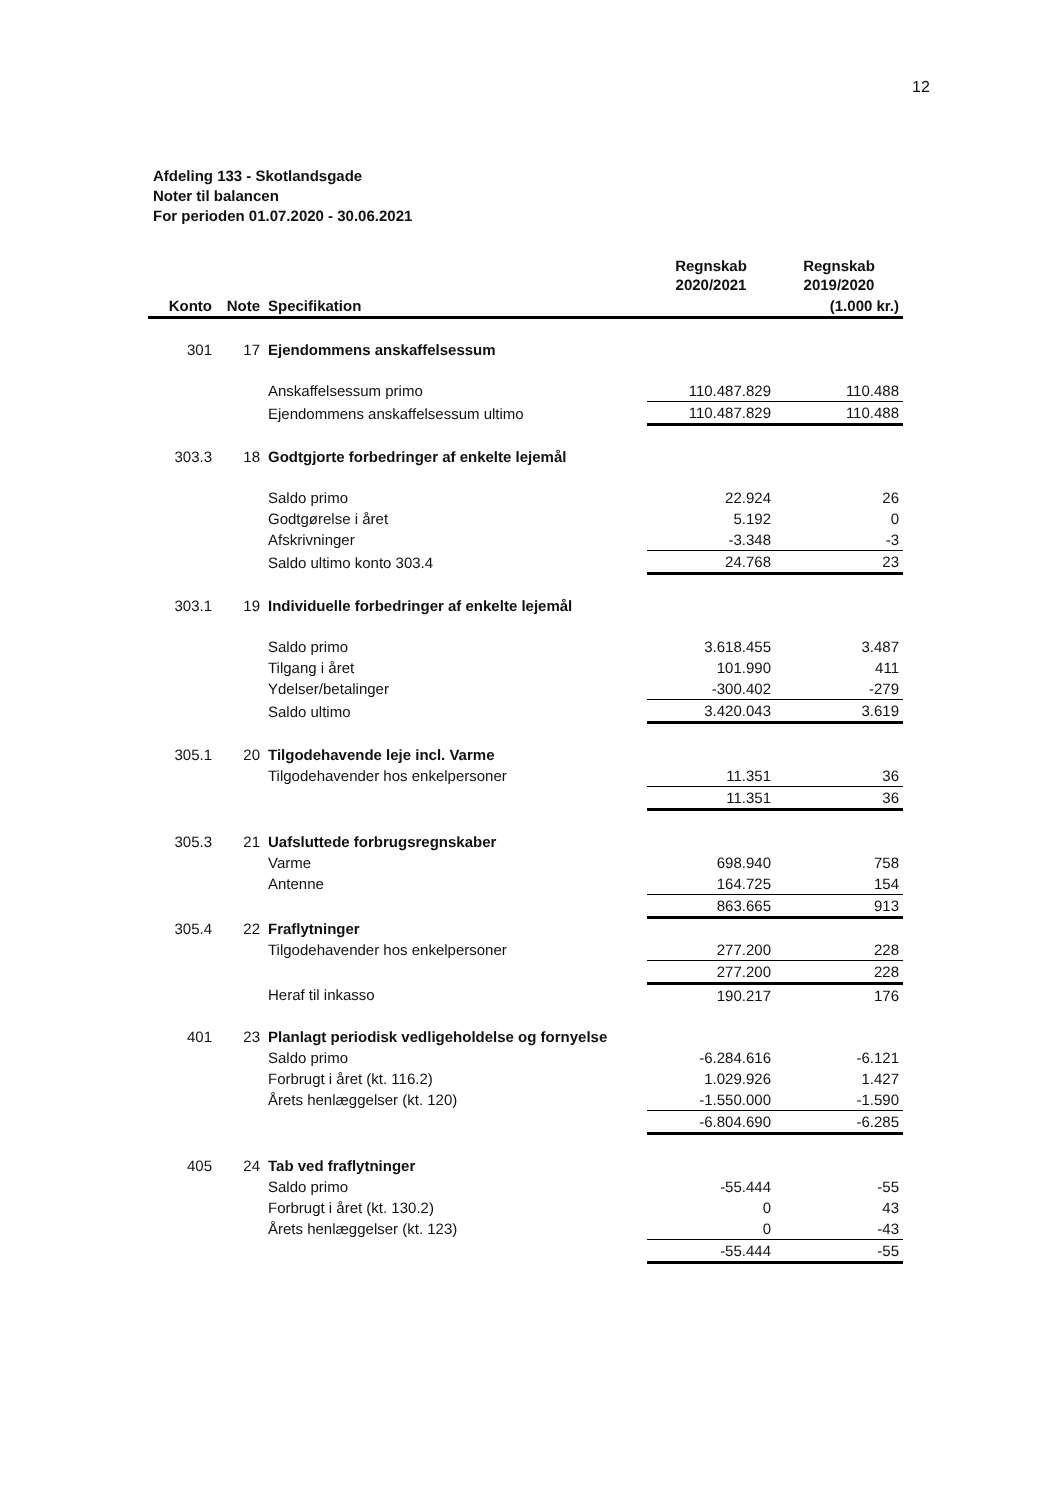12
Afdeling 133 - Skotlandsgade
Noter til balancen
For perioden 01.07.2020 - 30.06.2021
| | | | Regnskab 2020/2021 | Regnskab 2019/2020 |
| --- | --- | --- | --- | --- |
| Konto | Note | Specifikation | | (1.000 kr.) |
| 301 | 17 | Ejendommens anskaffelsessum | | |
| | | Anskaffelsessum primo | 110.487.829 | 110.488 |
| | | Ejendommens anskaffelsessum ultimo | 110.487.829 | 110.488 |
| 303.3 | 18 | Godtgjorte forbedringer af enkelte lejemål | | |
| | | Saldo primo | 22.924 | 26 |
| | | Godtgørelse i året | 5.192 | 0 |
| | | Afskrivninger | -3.348 | -3 |
| | | Saldo ultimo konto 303.4 | 24.768 | 23 |
| 303.1 | 19 | Individuelle forbedringer af enkelte lejemål | | |
| | | Saldo primo | 3.618.455 | 3.487 |
| | | Tilgang i året | 101.990 | 411 |
| | | Ydelser/betalinger | -300.402 | -279 |
| | | Saldo ultimo | 3.420.043 | 3.619 |
| 305.1 | 20 | Tilgodehavende leje incl. Varme | | |
| | | Tilgodehavender hos enkelpersoner | 11.351 | 36 |
| | | | 11.351 | 36 |
| 305.3 | 21 | Uafsluttede forbrugsregnskaber | | |
| | | Varme | 698.940 | 758 |
| | | Antenne | 164.725 | 154 |
| | | | 863.665 | 913 |
| 305.4 | 22 | Fraflytninger | | |
| | | Tilgodehavender hos enkelpersoner | 277.200 | 228 |
| | | | 277.200 | 228 |
| | | Heraf til inkasso | 190.217 | 176 |
| 401 | 23 | Planlagt periodisk vedligeholdelse og fornyelse | | |
| | | Saldo primo | -6.284.616 | -6.121 |
| | | Forbrugt i året (kt. 116.2) | 1.029.926 | 1.427 |
| | | Årets henlæggelser (kt. 120) | -1.550.000 | -1.590 |
| | | | -6.804.690 | -6.285 |
| 405 | 24 | Tab ved fraflytninger | | |
| | | Saldo primo | -55.444 | -55 |
| | | Forbrugt i året (kt. 130.2) | 0 | 43 |
| | | Årets henlæggelser (kt. 123) | 0 | -43 |
| | | | -55.444 | -55 |